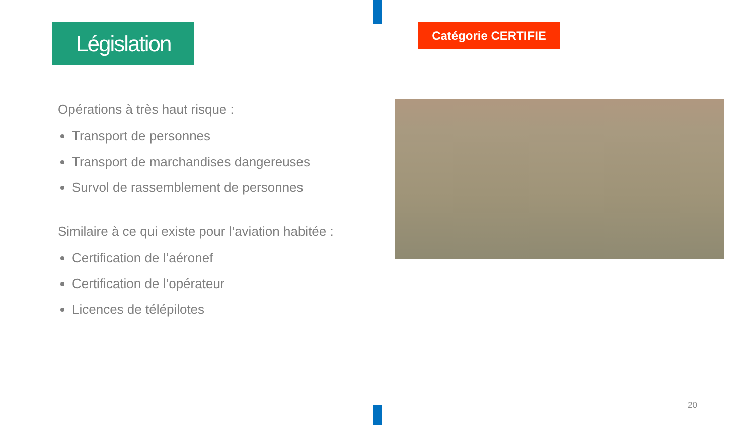Législation
Opérations à très haut risque :
Transport de personnes
Transport de marchandises dangereuses
Survol de rassemblement de personnes
Similaire à ce qui existe pour l’aviation habitée :
Certification de l’aéronef
Certification de l’opérateur
Licences de télépilotes
Catégorie CERTIFIE
20